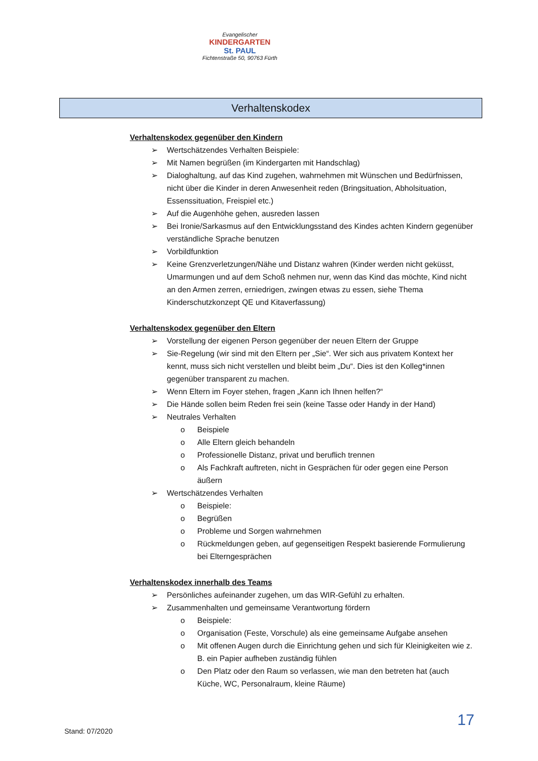Evangelischer
KINDERGARTEN
St. PAUL
Fichtenstraße 50, 90763 Fürth
Verhaltenskodex
Verhaltenskodex gegenüber den Kindern
➢ Wertschätzendes Verhalten Beispiele:
➢ Mit Namen begrüßen (im Kindergarten mit Handschlag)
➢ Dialoghaltung, auf das Kind zugehen, wahrnehmen mit Wünschen und Bedürfnissen, nicht über die Kinder in deren Anwesenheit reden (Bringsituation, Abholsituation, Essenssituation, Freispiel etc.)
➢ Auf die Augenhöhe gehen, ausreden lassen
➢ Bei Ironie/Sarkasmus auf den Entwicklungsstand des Kindes achten Kindern gegenüber verständliche Sprache benutzen
➢ Vorbildfunktion
➢ Keine Grenzverletzungen/Nähe und Distanz wahren (Kinder werden nicht geküsst, Umarmungen und auf dem Schoß nehmen nur, wenn das Kind das möchte, Kind nicht an den Armen zerren, erniedrigen, zwingen etwas zu essen, siehe Thema Kinderschutzkonzept QE und Kitaverfassung)
Verhaltenskodex gegenüber den Eltern
➢ Vorstellung der eigenen Person gegenüber der neuen Eltern der Gruppe
➢ Sie-Regelung (wir sind mit den Eltern per „Sie“. Wer sich aus privatem Kontext her kennt, muss sich nicht verstellen und bleibt beim „Du“. Dies ist den Kolleg*innen gegenüber transparent zu machen.
➢ Wenn Eltern im Foyer stehen, fragen „Kann ich Ihnen helfen?“
➢ Die Hände sollen beim Reden frei sein (keine Tasse oder Handy in der Hand)
➢ Neutrales Verhalten
o Beispiele
o Alle Eltern gleich behandeln
o Professionelle Distanz, privat und beruflich trennen
o Als Fachkraft auftreten, nicht in Gesprächen für oder gegen eine Person äußern
➢ Wertschätzendes Verhalten
o Beispiele:
o Begrüßen
o Probleme und Sorgen wahrnehmen
o Rückmeldungen geben, auf gegenseitigen Respekt basierende Formulierung bei Elterngesprächen
Verhaltenskodex innerhalb des Teams
➢ Persönliches aufeinander zugehen, um das WIR-Gefühl zu erhalten.
➢ Zusammenhalten und gemeinsame Verantwortung fördern
o Beispiele:
o Organisation (Feste, Vorschule) als eine gemeinsame Aufgabe ansehen
o Mit offenen Augen durch die Einrichtung gehen und sich für Kleinigkeiten wie z. B. ein Papier aufheben zuständig fühlen
o Den Platz oder den Raum so verlassen, wie man den betreten hat (auch Küche, WC, Personalraum, kleine Räume)
17
Stand: 07/2020